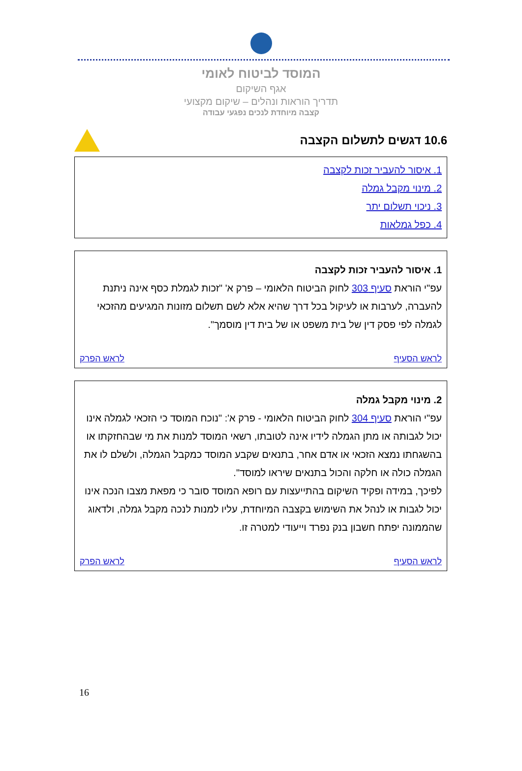המוסד לביטוח לאומי
אגף השיקום
תדריך הוראות ונהלים – שיקום מקצועי
קצבה מיוחדת לנכים נפגעי עבודה
10.6 דגשים לתשלום הקצבה
1. איסור להעביר זכות לקצבה
2. מינוי מקבל גמלה
3. ניכוי תשלום יתר
4. כפל גמלאות
1. איסור להעביר זכות לקצבה
עפ"י הוראת סעיף 303 לחוק הביטוח הלאומי – פרק א' "זכות לגמלת כסף אינה ניתנת להעברה, לערבות או לעיקול בכל דרך שהיא אלא לשם תשלום מזונות המגיעים מהזכאי לגמלה לפי פסק דין של בית משפט או של בית דין מוסמך".
לראש הסעיף לראש הפרק
2. מינוי מקבל גמלה
עפ"י הוראת סעיף 304 לחוק הביטוח הלאומי - פרק א': "נוכח המוסד כי הזכאי לגמלה אינו יכול לגבותה או מתן הגמלה לידיו אינה לטובתו, רשאי המוסד למנות את מי שבהחזקתו או בהשגחתו נמצא הזכאי או אדם אחר, בתנאים שקבע המוסד כמקבל הגמלה, ולשלם לו את הגמלה כולה או חלקה והכול בתנאים שיראו למוסד".
לפיכך, במידה ופקיד השיקום בהתייעצות עם רופא המוסד סובר כי מפאת מצבו הנכה אינו יכול לגבות או לנהל את השימוש בקצבה המיוחדת, עליו למנות לנכה מקבל גמלה, ולדאוג שהממונה יפתח חשבון בנק נפרד וייעודי למטרה זו.
לראש הסעיף לראש הפרק
16